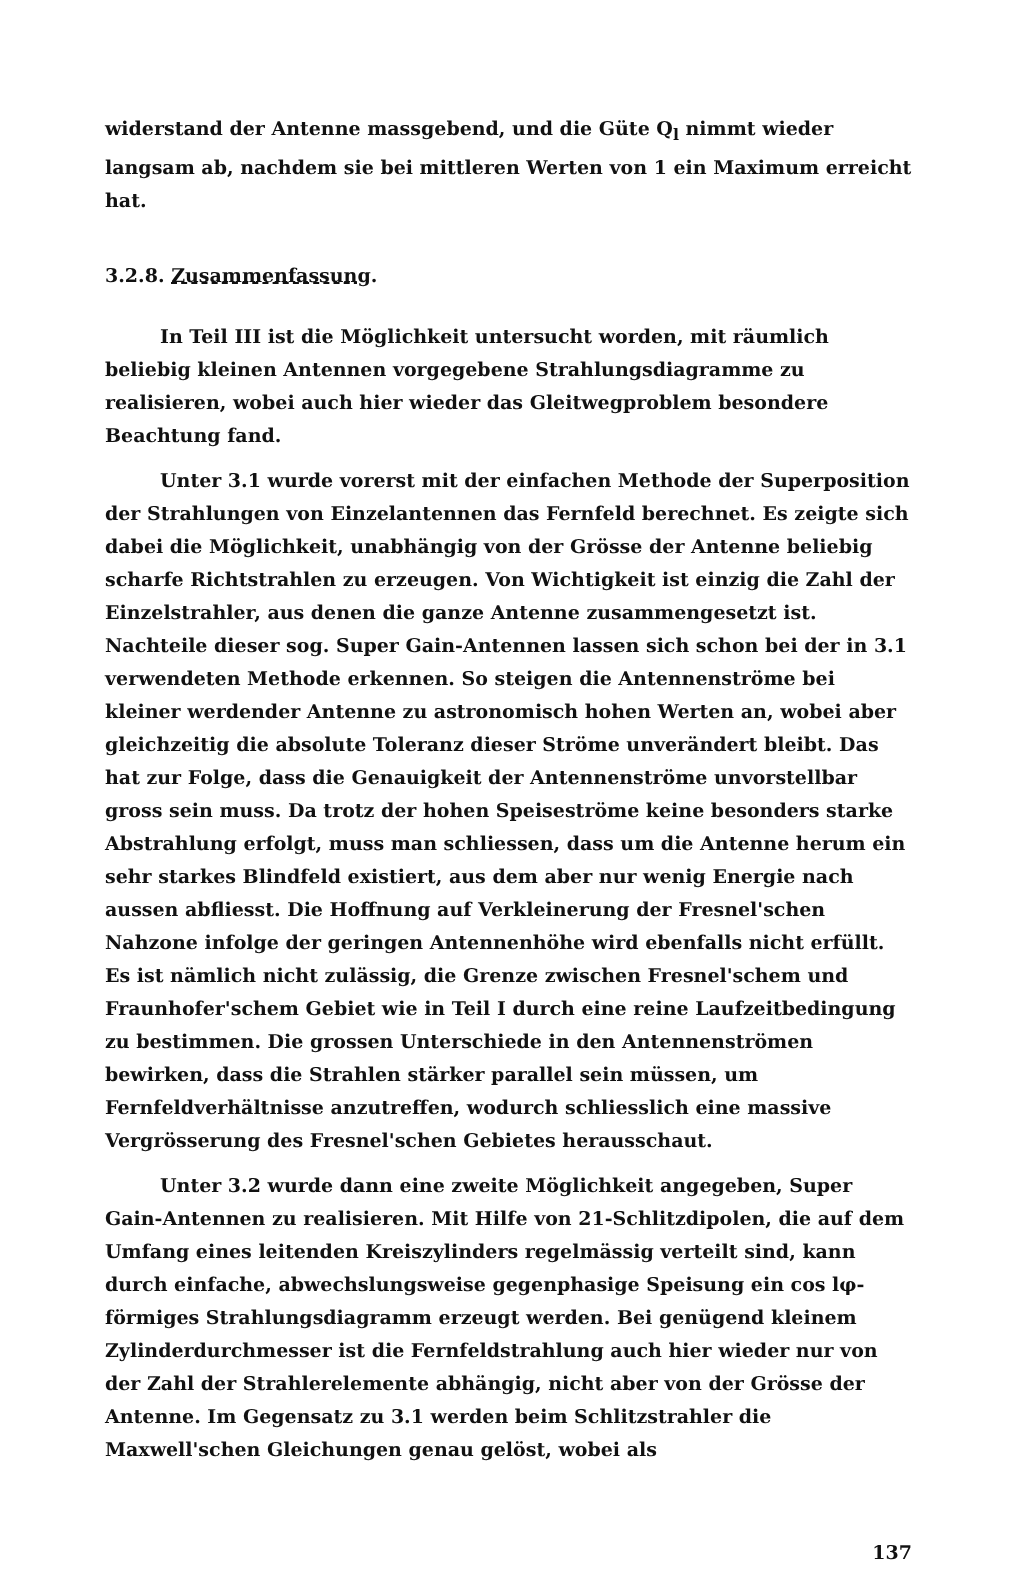widerstand der Antenne massgebend, und die Güte Q<sub>l</sub> nimmt wieder langsam ab, nachdem sie bei mittleren Werten von 1 ein Maximum erreicht hat.
3.2.8. Zusammenfassung.
In Teil III ist die Möglichkeit untersucht worden, mit räumlich beliebig kleinen Antennen vorgegebene Strahlungsdiagramme zu realisieren, wobei auch hier wieder das Gleitwegproblem besondere Beachtung fand.
Unter 3.1 wurde vorerst mit der einfachen Methode der Superposition der Strahlungen von Einzelantennen das Fernfeld berechnet. Es zeigte sich dabei die Möglichkeit, unabhängig von der Grösse der Antenne beliebig scharfe Richtstrahlen zu erzeugen. Von Wichtigkeit ist einzig die Zahl der Einzelstrahler, aus denen die ganze Antenne zusammengesetzt ist. Nachteile dieser sog. Super Gain-Antennen lassen sich schon bei der in 3.1 verwendeten Methode erkennen. So steigen die Antennenströme bei kleiner werdender Antenne zu astronomisch hohen Werten an, wobei aber gleichzeitig die absolute Toleranz dieser Ströme unverändert bleibt. Das hat zur Folge, dass die Genauigkeit der Antennenströme unvorstellbar gross sein muss. Da trotz der hohen Speiseströme keine besonders starke Abstrahlung erfolgt, muss man schliessen, dass um die Antenne herum ein sehr starkes Blindfeld existiert, aus dem aber nur wenig Energie nach aussen abfliesst. Die Hoffnung auf Verkleinerung der Fresnel'schen Nahzone infolge der geringen Antennenhöhe wird ebenfalls nicht erfüllt. Es ist nämlich nicht zulässig, die Grenze zwischen Fresnel'schem und Fraunhofer'schem Gebiet wie in Teil I durch eine reine Laufzeitbedingung zu bestimmen. Die grossen Unterschiede in den Antennenströmen bewirken, dass die Strahlen stärker parallel sein müssen, um Fernfeldverhältnisse anzutreffen, wodurch schliesslich eine massive Vergrösserung des Fresnel'schen Gebietes herausschaut.
Unter 3.2 wurde dann eine zweite Möglichkeit angegeben, Super Gain-Antennen zu realisieren. Mit Hilfe von 21-Schlitzdipolen, die auf dem Umfang eines leitenden Kreiszylinders regelmässig verteilt sind, kann durch einfache, abwechslungsweise gegenphasige Speisung ein cos lφ-förmiges Strahlungsdiagramm erzeugt werden. Bei genügend kleinem Zylinderdurchmesser ist die Fernfeldstrahlung auch hier wieder nur von der Zahl der Strahlerelemente abhängig, nicht aber von der Grösse der Antenne. Im Gegensatz zu 3.1 werden beim Schlitzstrahler die Maxwell'schen Gleichungen genau gelöst, wobei als
137